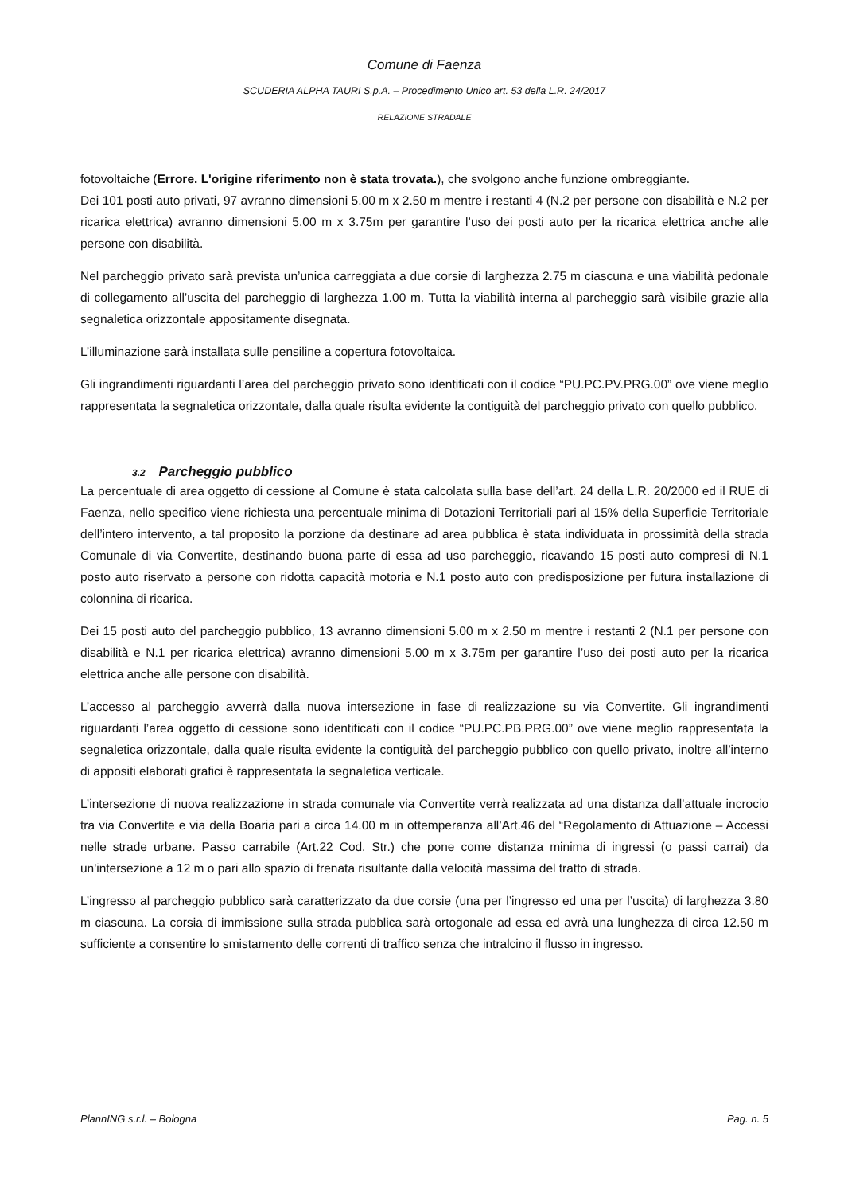Comune di Faenza
SCUDERIA ALPHA TAURI S.p.A. – Procedimento Unico art. 53 della L.R. 24/2017
RELAZIONE STRADALE
fotovoltaiche (Errore. L'origine riferimento non è stata trovata.), che svolgono anche funzione ombreggiante.
Dei 101 posti auto privati, 97 avranno dimensioni 5.00 m x 2.50 m mentre i restanti 4 (N.2 per persone con disabilità e N.2 per ricarica elettrica) avranno dimensioni 5.00 m x 3.75m per garantire l’uso dei posti auto per la ricarica elettrica anche alle persone con disabilità.
Nel parcheggio privato sarà prevista un’unica carreggiata a due corsie di larghezza 2.75 m ciascuna e una viabilità pedonale di collegamento all’uscita del parcheggio di larghezza 1.00 m. Tutta la viabilità interna al parcheggio sarà visibile grazie alla segnaletica orizzontale appositamente disegnata.
L’illuminazione sarà installata sulle pensiline a copertura fotovoltaica.
Gli ingrandimenti riguardanti l’area del parcheggio privato sono identificati con il codice “PU.PC.PV.PRG.00” ove viene meglio rappresentata la segnaletica orizzontale, dalla quale risulta evidente la contiguità del parcheggio privato con quello pubblico.
3.2 Parcheggio pubblico
La percentuale di area oggetto di cessione al Comune è stata calcolata sulla base dell’art. 24 della L.R. 20/2000 ed il RUE di Faenza, nello specifico viene richiesta una percentuale minima di Dotazioni Territoriali pari al 15% della Superficie Territoriale dell’intero intervento, a tal proposito la porzione da destinare ad area pubblica è stata individuata in prossimità della strada Comunale di via Convertite, destinando buona parte di essa ad uso parcheggio, ricavando 15 posti auto compresi di N.1 posto auto riservato a persone con ridotta capacità motoria e N.1 posto auto con predisposizione per futura installazione di colonnina di ricarica.
Dei 15 posti auto del parcheggio pubblico, 13 avranno dimensioni 5.00 m x 2.50 m mentre i restanti 2 (N.1 per persone con disabilità e N.1 per ricarica elettrica) avranno dimensioni 5.00 m x 3.75m per garantire l’uso dei posti auto per la ricarica elettrica anche alle persone con disabilità.
L’accesso al parcheggio avverrà dalla nuova intersezione in fase di realizzazione su via Convertite. Gli ingrandimenti riguardanti l’area oggetto di cessione sono identificati con il codice “PU.PC.PB.PRG.00” ove viene meglio rappresentata la segnaletica orizzontale, dalla quale risulta evidente la contiguità del parcheggio pubblico con quello privato, inoltre all’interno di appositi elaborati grafici è rappresentata la segnaletica verticale.
L’intersezione di nuova realizzazione in strada comunale via Convertite verrà realizzata ad una distanza dall’attuale incrocio tra via Convertite e via della Boaria pari a circa 14.00 m in ottemperanza all’Art.46 del “Regolamento di Attuazione – Accessi nelle strade urbane. Passo carrabile (Art.22 Cod. Str.) che pone come distanza minima di ingressi (o passi carrai) da un'intersezione a 12 m o pari allo spazio di frenata risultante dalla velocità massima del tratto di strada.
L’ingresso al parcheggio pubblico sarà caratterizzato da due corsie (una per l’ingresso ed una per l’uscita) di larghezza 3.80 m ciascuna. La corsia di immissione sulla strada pubblica sarà ortogonale ad essa ed avrà una lunghezza di circa 12.50 m sufficiente a consentire lo smistamento delle correnti di traffico senza che intralcino il flusso in ingresso.
PlannING s.r.l. – Bologna Pag. n. 5